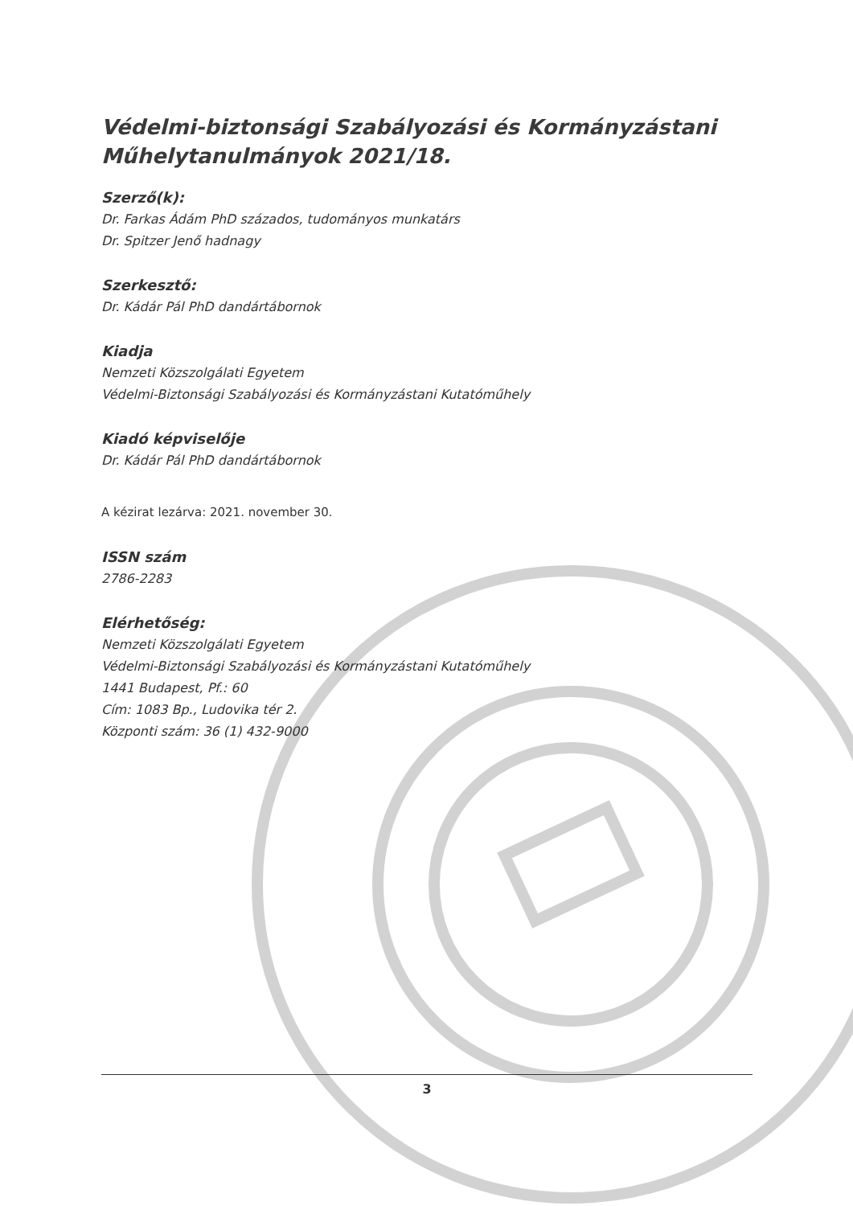Védelmi-biztonsági Szabályozási és Kormányzástani Műhelytanulmányok 2021/18.
Szerző(k):
Dr. Farkas Ádám PhD százados, tudományos munkatárs
Dr. Spitzer Jenő hadnagy
Szerkesztő:
Dr. Kádár Pál PhD dandártábornok
Kiadja
Nemzeti Közszolgálati Egyetem
Védelmi-Biztonsági Szabályozási és Kormányzástani Kutatóműhely
Kiadó képviselője
Dr. Kádár Pál PhD dandártábornok
A kézirat lezárva: 2021. november 30.
ISSN szám
2786-2283
Elérhetőség:
Nemzeti Közszolgálati Egyetem
Védelmi-Biztonsági Szabályozási és Kormányzástani Kutatóműhely
1441 Budapest, Pf.: 60
Cím: 1083 Bp., Ludovika tér 2.
Központi szám: 36 (1) 432-9000
3